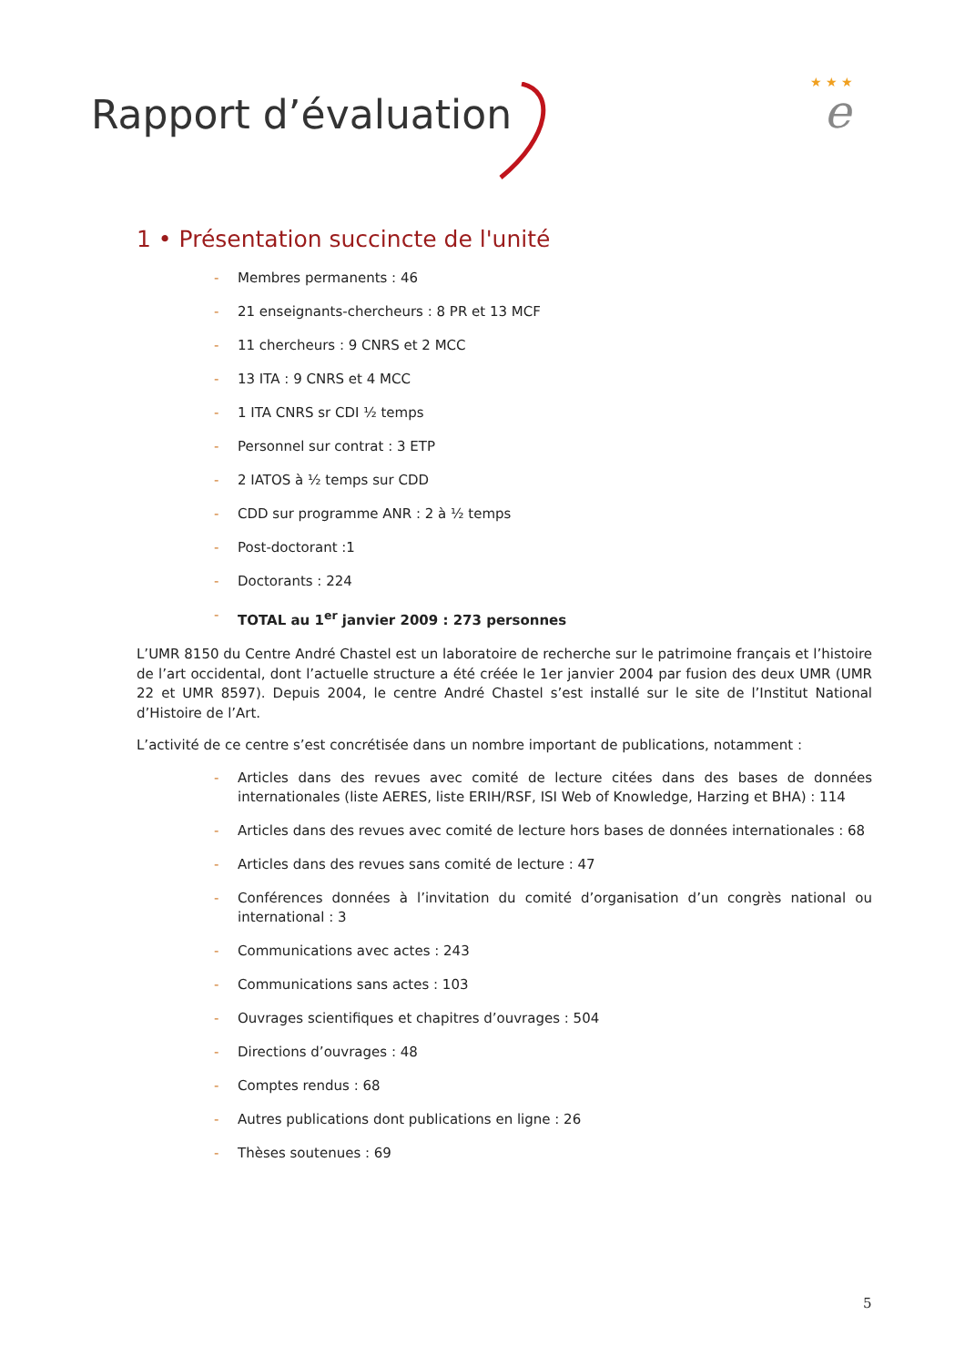Rapport d’évaluation
★ ★ ★
e
1 • Présentation succincte de l'unité
- Membres permanents : 46
- 21 enseignants-chercheurs : 8 PR et 13 MCF
- 11 chercheurs : 9 CNRS et 2 MCC
- 13 ITA : 9 CNRS et 4 MCC
- 1 ITA CNRS sr CDI ½ temps
- Personnel sur contrat : 3 ETP
- 2 IATOS à ½ temps sur CDD
- CDD sur programme ANR : 2 à ½ temps
- Post-doctorant :1
- Doctorants : 224
- TOTAL au 1<sup>er</sup> janvier 2009 : 273 personnes
L’UMR 8150 du Centre André Chastel est un laboratoire de recherche sur le patrimoine français et l’histoire de l’art occidental, dont l’actuelle structure a été créée le 1er janvier 2004 par fusion des deux UMR (UMR 22 et UMR 8597). Depuis 2004, le centre André Chastel s’est installé sur le site de l’Institut National d’Histoire de l’Art.
L’activité de ce centre s’est concrétisée dans un nombre important de publications, notamment :
- Articles dans des revues avec comité de lecture citées dans des bases de données internationales (liste AERES, liste ERIH/RSF, ISI Web of Knowledge, Harzing et BHA) : 114
- Articles dans des revues avec comité de lecture hors bases de données internationales : 68
- Articles dans des revues sans comité de lecture : 47
- Conférences données à l’invitation du comité d’organisation d’un congrès national ou international : 3
- Communications avec actes : 243
- Communications sans actes : 103
- Ouvrages scientifiques et chapitres d’ouvrages : 504
- Directions d’ouvrages : 48
- Comptes rendus : 68
- Autres publications dont publications en ligne : 26
- Thèses soutenues : 69
5